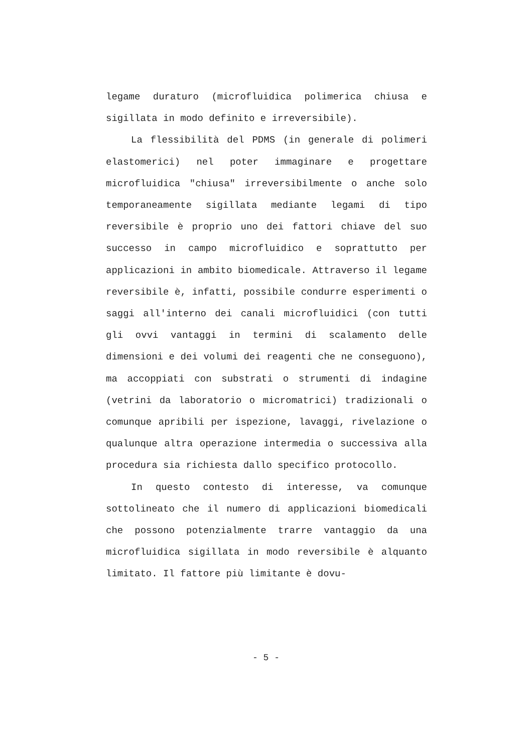legame duraturo (microfluidica polimerica chiusa e sigillata in modo definito e irreversibile).
La flessibilità del PDMS (in generale di polimeri elastomerici) nel poter immaginare e progettare microfluidica "chiusa" irreversibilmente o anche solo temporaneamente sigillata mediante legami di tipo reversibile è proprio uno dei fattori chiave del suo successo in campo microfluidico e soprattutto per applicazioni in ambito biomedicale. Attraverso il legame reversibile è, infatti, possibile condurre esperimenti o saggi all'interno dei canali microfluidici (con tutti gli ovvi vantaggi in termini di scalamento delle dimensioni e dei volumi dei reagenti che ne conseguono), ma accoppiati con substrati o strumenti di indagine (vetrini da laboratorio o micromatrici) tradizionali o comunque apribili per ispezione, lavaggi, rivelazione o qualunque altra operazione intermedia o successiva alla procedura sia richiesta dallo specifico protocollo.
In questo contesto di interesse, va comunque sottolineato che il numero di applicazioni biomedicali che possono potenzialmente trarre vantaggio da una microfluidica sigillata in modo reversibile è alquanto limitato. Il fattore più limitante è dovu-
- 5 -